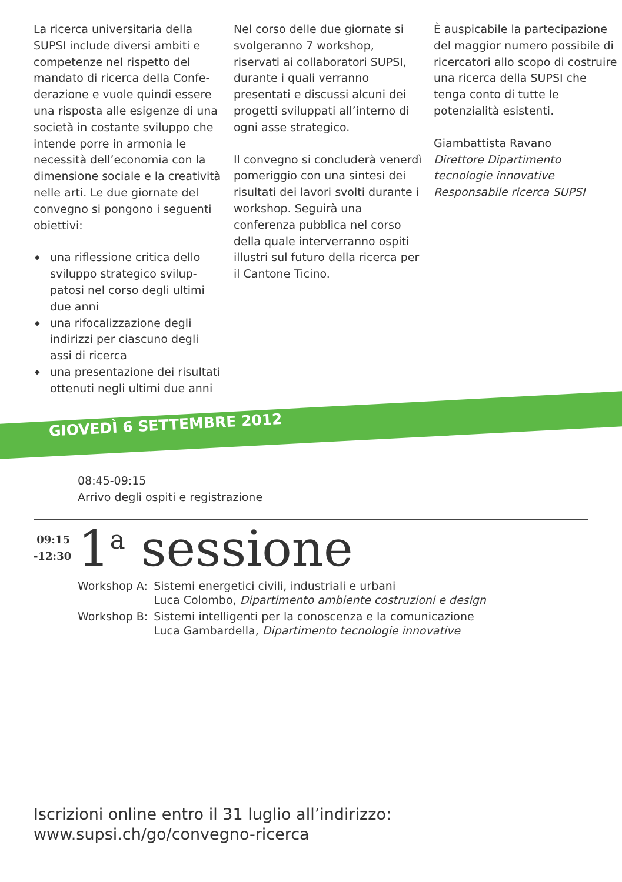La ricerca universitaria della SUPSI include diversi ambiti e competenze nel rispetto del mandato di ricerca della Confe­derazione e vuole quindi essere una risposta alle esigenze di una società in costante sviluppo che intende porre in armonia le necessità dell’economia con la dimensione sociale e la creati­vità nelle arti. Le due giornate del convegno si pongono i seguenti obiettivi:
◆ una riflessione critica dello sviluppo strategico svilup­patosi nel corso degli ultimi due anni
◆ una rifocalizzazione degli indirizzi per ciascuno degli assi di ricerca
◆ una presentazione dei risultati ottenuti negli ultimi due anni
Nel corso delle due giornate si svolgeranno 7 workshop, riservati ai collaboratori SUPSI, durante i quali verranno presentati e discussi alcuni dei progetti sviluppati all’interno di ogni asse strategico.
Il convegno si concluderà ve­nerdì pomeriggio con una sintesi dei risultati dei lavori svolti durante i workshop. Seguirà una conferenza pubblica nel corso della quale interver­ranno ospiti illustri sul futuro della ricerca per il Cantone Ticino.
È auspicabile la partecipazione del maggior numero possibile di ricercatori allo scopo di costruire una ricerca della SUPSI che tenga conto di tutte le potenzialità esistenti.
Giambattista Ravano
Direttore Dipartimento tecnologie innovative
Responsabile ricerca SUPSI
GIOVEDÌ 6 SETTEMBRE 2012
08:45-09:15
Arrivo degli ospiti e registrazione
09:15
-12:30
1<sup>a</sup> sessione
| Workshop A: | Sistemi energetici civili, industriali e urbani Luca Colombo, Dipartimento ambiente costruzioni e design |
| Workshop B: | Sistemi intelligenti per la conoscenza e la comunicazione Luca Gambardella, Dipartimento tecnologie innovative |
Iscrizioni online entro il 31 luglio all’indirizzo:
www.supsi.ch/go/convegno-ricerca